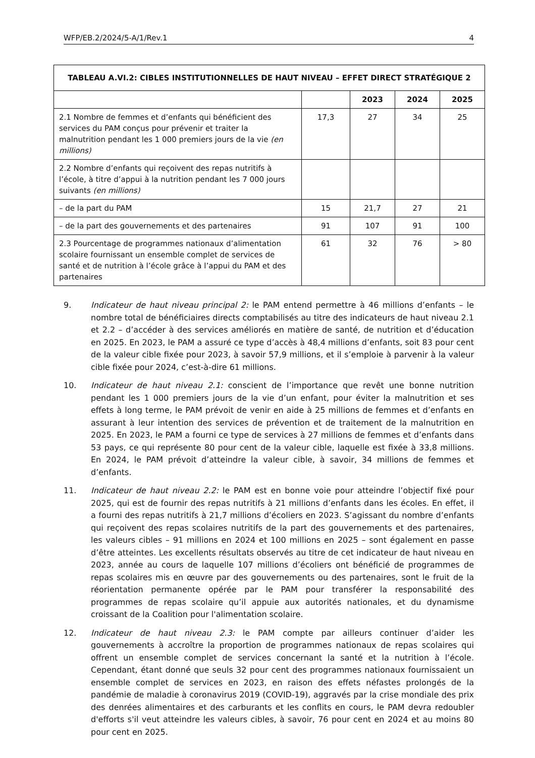WFP/EB.2/2024/5-A/1/Rev.1 4
| TABLEAU A.VI.2: CIBLES INSTITUTIONNELLES DE HAUT NIVEAU – EFFET DIRECT STRATÉGIQUE 2 | | | | |
| --- | --- | --- | --- | --- |
| | | 2023 | 2024 | 2025 |
| 2.1 Nombre de femmes et d’enfants qui bénéficient des services du PAM conçus pour prévenir et traiter la malnutrition pendant les 1 000 premiers jours de la vie (en millions) | 17,3 | 27 | 34 | 25 |
| 2.2 Nombre d’enfants qui reçoivent des repas nutritifs à l’école, à titre d’appui à la nutrition pendant les 7 000 jours suivants (en millions) | | | | |
| – de la part du PAM | 15 | 21,7 | 27 | 21 |
| – de la part des gouvernements et des partenaires | 91 | 107 | 91 | 100 |
| 2.3 Pourcentage de programmes nationaux d’alimentation scolaire fournissant un ensemble complet de services de santé et de nutrition à l’école grâce à l’appui du PAM et des partenaires | 61 | 32 | 76 | > 80 |
9. Indicateur de haut niveau principal 2: le PAM entend permettre à 46 millions d’enfants – le nombre total de bénéficiaires directs comptabilisés au titre des indicateurs de haut niveau 2.1 et 2.2 – d’accéder à des services améliorés en matière de santé, de nutrition et d’éducation en 2025. En 2023, le PAM a assuré ce type d’accès à 48,4 millions d’enfants, soit 83 pour cent de la valeur cible fixée pour 2023, à savoir 57,9 millions, et il s’emploie à parvenir à la valeur cible fixée pour 2024, c’est-à-dire 61 millions.
10. Indicateur de haut niveau 2.1: conscient de l’importance que revêt une bonne nutrition pendant les 1 000 premiers jours de la vie d’un enfant, pour éviter la malnutrition et ses effets à long terme, le PAM prévoit de venir en aide à 25 millions de femmes et d’enfants en assurant à leur intention des services de prévention et de traitement de la malnutrition en 2025. En 2023, le PAM a fourni ce type de services à 27 millions de femmes et d’enfants dans 53 pays, ce qui représente 80 pour cent de la valeur cible, laquelle est fixée à 33,8 millions. En 2024, le PAM prévoit d’atteindre la valeur cible, à savoir, 34 millions de femmes et d’enfants.
11. Indicateur de haut niveau 2.2: le PAM est en bonne voie pour atteindre l’objectif fixé pour 2025, qui est de fournir des repas nutritifs à 21 millions d’enfants dans les écoles. En effet, il a fourni des repas nutritifs à 21,7 millions d’écoliers en 2023. S’agissant du nombre d’enfants qui reçoivent des repas scolaires nutritifs de la part des gouvernements et des partenaires, les valeurs cibles – 91 millions en 2024 et 100 millions en 2025 – sont également en passe d’être atteintes. Les excellents résultats observés au titre de cet indicateur de haut niveau en 2023, année au cours de laquelle 107 millions d’écoliers ont bénéficié de programmes de repas scolaires mis en œuvre par des gouvernements ou des partenaires, sont le fruit de la réorientation permanente opérée par le PAM pour transférer la responsabilité des programmes de repas scolaire qu’il appuie aux autorités nationales, et du dynamisme croissant de la Coalition pour l'alimentation scolaire.
12. Indicateur de haut niveau 2.3: le PAM compte par ailleurs continuer d’aider les gouvernements à accroître la proportion de programmes nationaux de repas scolaires qui offrent un ensemble complet de services concernant la santé et la nutrition à l’école. Cependant, étant donné que seuls 32 pour cent des programmes nationaux fournissaient un ensemble complet de services en 2023, en raison des effets néfastes prolongés de la pandémie de maladie à coronavirus 2019 (COVID-19), aggravés par la crise mondiale des prix des denrées alimentaires et des carburants et les conflits en cours, le PAM devra redoubler d'efforts s'il veut atteindre les valeurs cibles, à savoir, 76 pour cent en 2024 et au moins 80 pour cent en 2025.